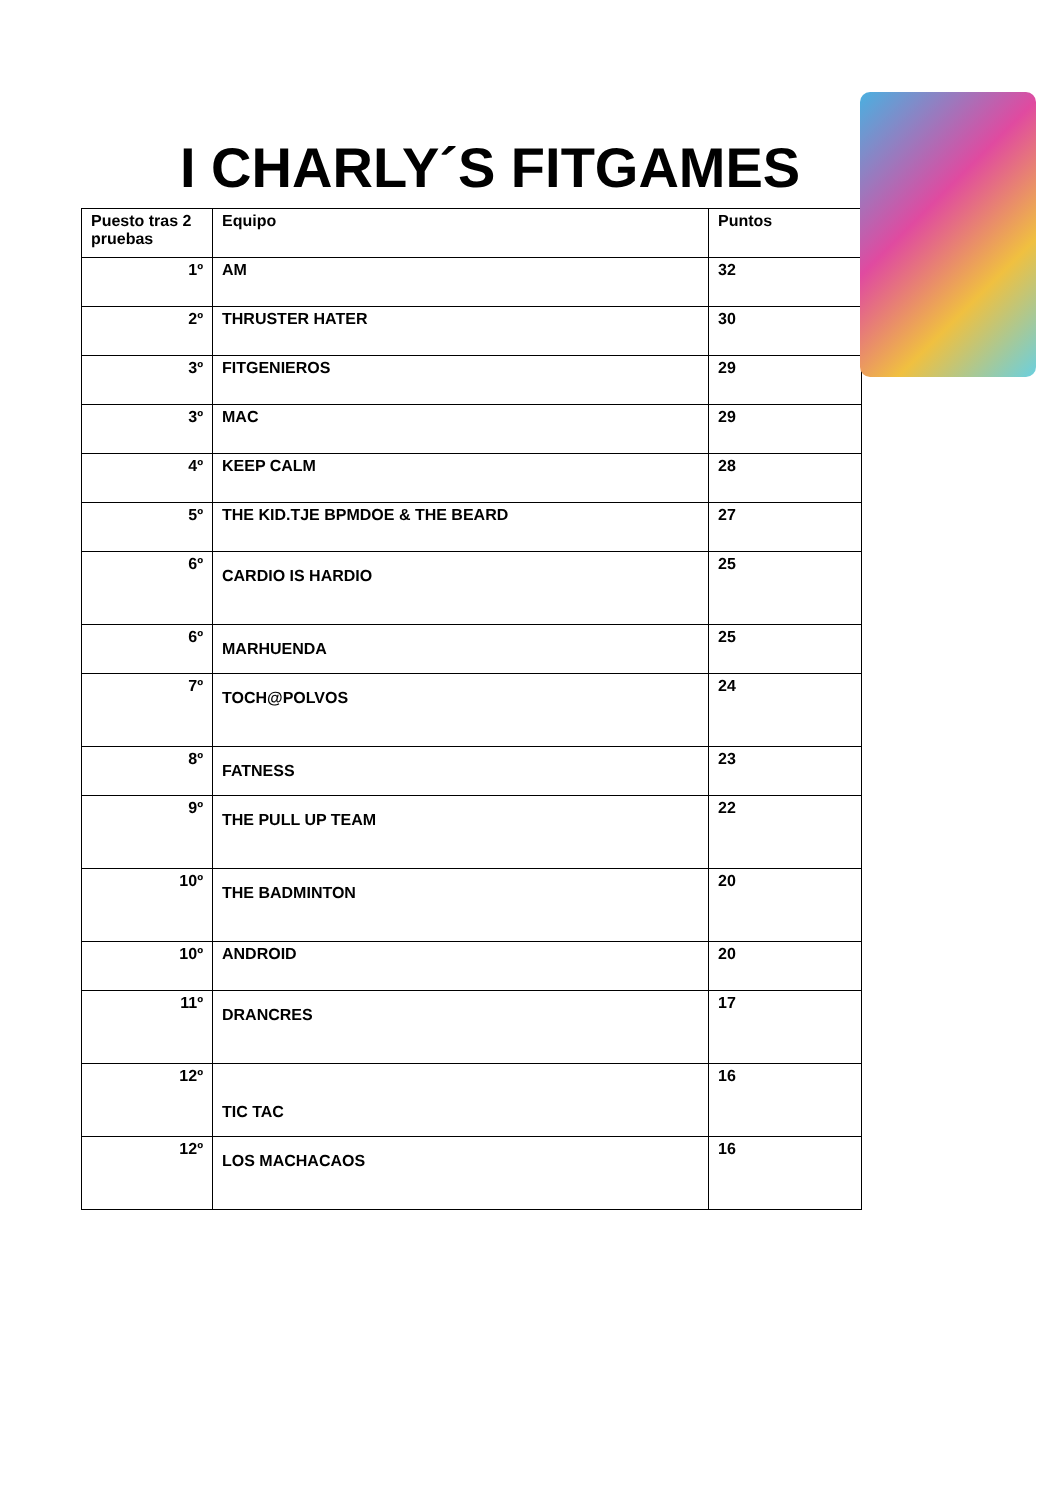I CHARLY´S FITGAMES
| Puesto tras 2 pruebas | Equipo | Puntos |
| --- | --- | --- |
| 1º | AM | 32 |
| 2º | THRUSTER HATER | 30 |
| 3º | FITGENIEROS | 29 |
| 3º | MAC | 29 |
| 4º | KEEP CALM | 28 |
| 5º | THE KID.TJE BPMDOE & THE BEARD | 27 |
| 6º | CARDIO IS HARDIO | 25 |
| 6º | MARHUENDA | 25 |
| 7º | TOCH@POLVOS | 24 |
| 8º | FATNESS | 23 |
| 9º | THE PULL UP TEAM | 22 |
| 10º | THE BADMINTON | 20 |
| 10º | ANDROID | 20 |
| 11º | DRANCRES | 17 |
| 12º | TIC TAC | 16 |
| 12º | LOS MACHACAOS | 16 |